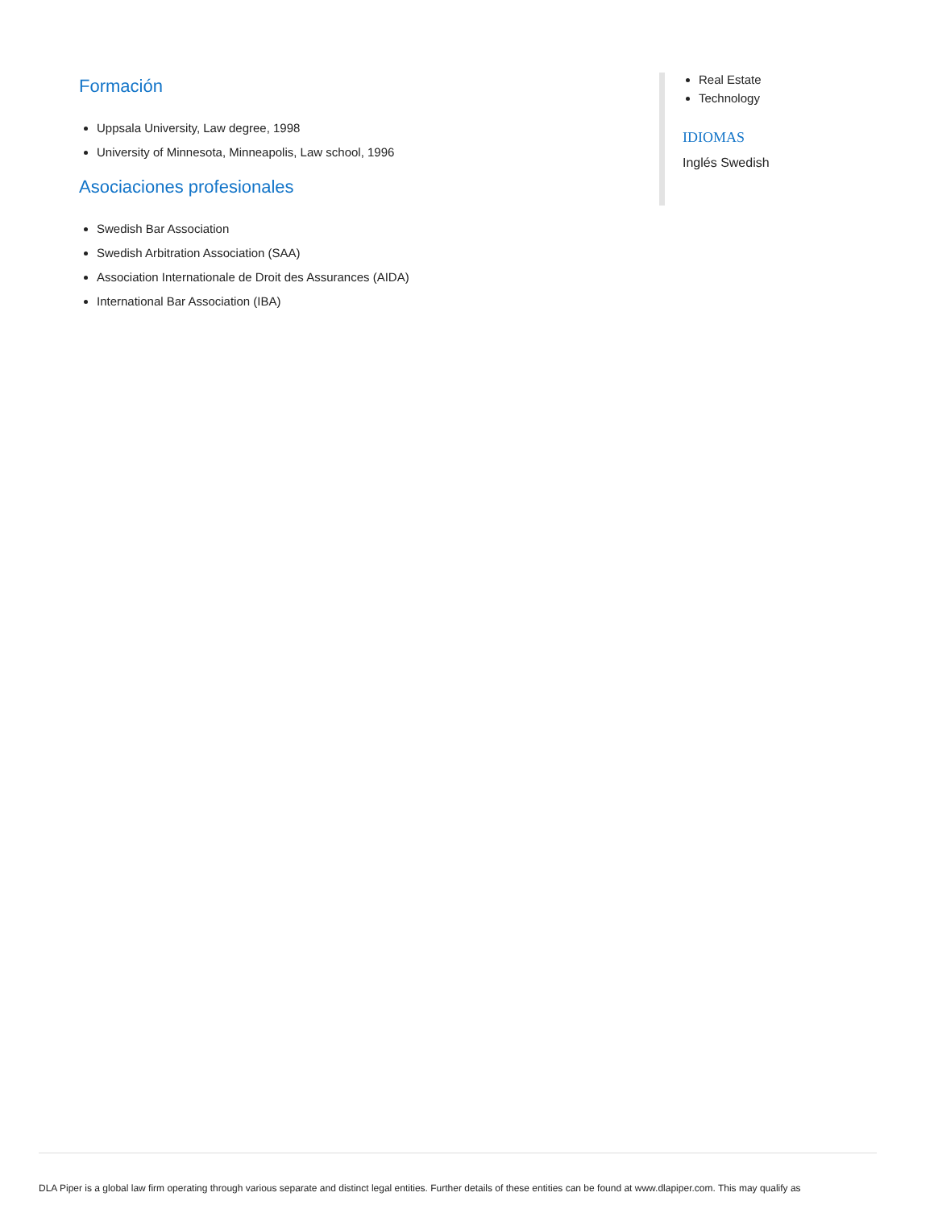Formación
Uppsala University, Law degree, 1998
University of Minnesota, Minneapolis, Law school, 1996
Asociaciones profesionales
Swedish Bar Association
Swedish Arbitration Association (SAA)
Association Internationale de Droit des Assurances (AIDA)
International Bar Association (IBA)
Real Estate
Technology
IDIOMAS
Inglés Swedish
DLA Piper is a global law firm operating through various separate and distinct legal entities. Further details of these entities can be found at www.dlapiper.com. This may qualify as